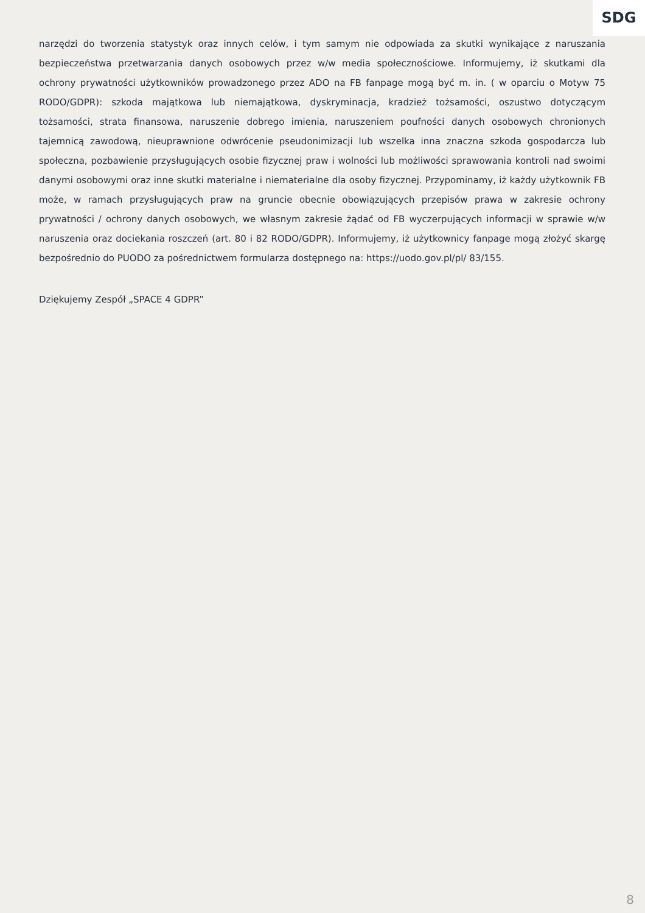SDG
narzędzi do tworzenia statystyk oraz innych celów, i tym samym nie odpowiada za skutki wynikające z naruszania bezpieczeństwa przetwarzania danych osobowych przez w/w media społecznościowe. Informujemy, iż skutkami dla ochrony prywatności użytkowników prowadzonego przez ADO na FB fanpage mogą być m. in. ( w oparciu o Motyw 75 RODO/GDPR): szkoda majątkowa lub niemajątkowa, dyskryminacja, kradzież tożsamości, oszustwo dotyczącym tożsamości, strata finansowa, naruszenie dobrego imienia, naruszeniem poufności danych osobowych chronionych tajemnicą zawodową, nieuprawnione odwrócenie pseudonimizacji lub wszelka inna znaczna szkoda gospodarcza lub społeczna, pozbawienie przysługujących osobie fizycznej praw i wolności lub możliwości sprawowania kontroli nad swoimi danymi osobowymi oraz inne skutki materialne i niematerialne dla osoby fizycznej. Przypominamy, iż każdy użytkownik FB może, w ramach przysługujących praw na gruncie obecnie obowiązujących przepisów prawa w zakresie ochrony prywatności / ochrony danych osobowych, we własnym zakresie żądać od FB wyczerpujących informacji w sprawie w/w naruszenia oraz dociekania roszczeń (art. 80 i 82 RODO/GDPR). Informujemy, iż użytkownicy fanpage mogą złożyć skargę bezpośrednio do PUODO za pośrednictwem formularza dostępnego na: https://uodo.gov.pl/pl/ 83/155.
Dziękujemy Zespół „SPACE 4 GDPR”
8